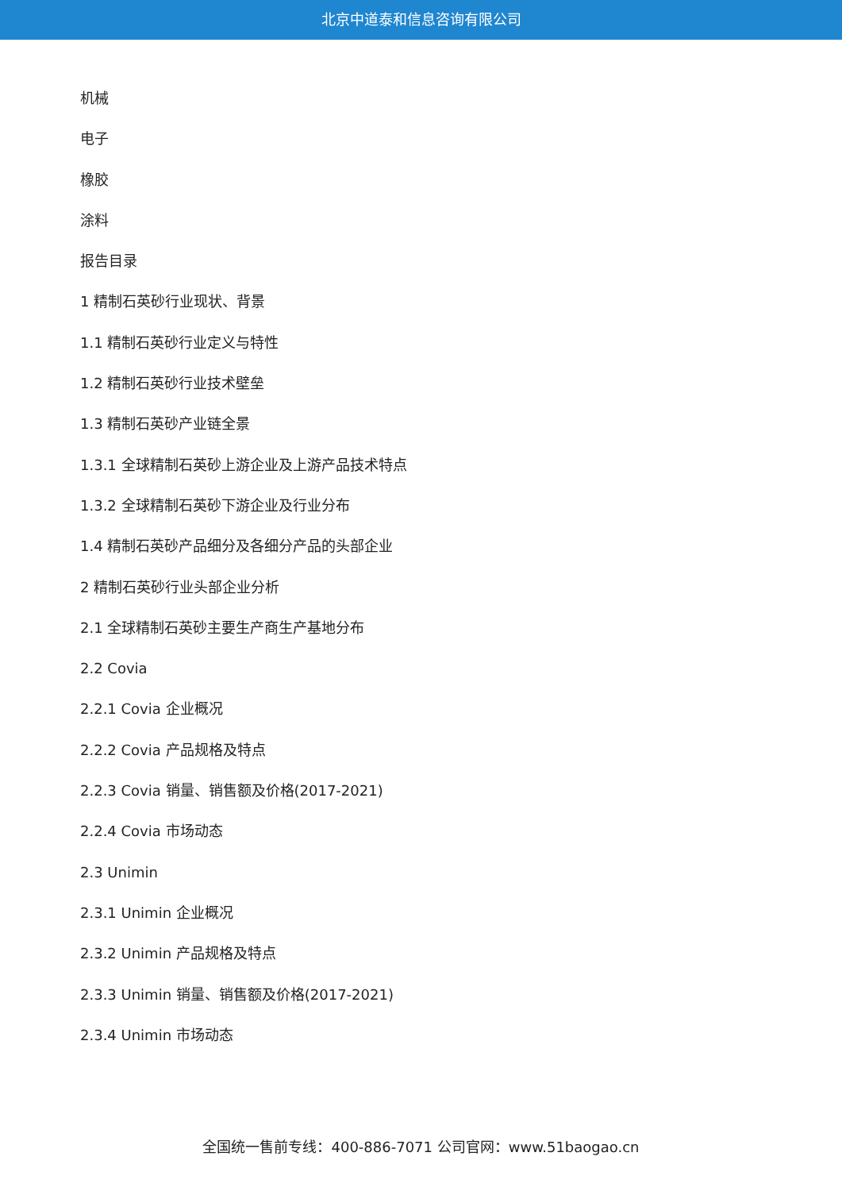北京中道泰和信息咨询有限公司
机械
电子
橡胶
涂料
报告目录
1 精制石英砂行业现状、背景
1.1 精制石英砂行业定义与特性
1.2 精制石英砂行业技术壁垒
1.3 精制石英砂产业链全景
1.3.1 全球精制石英砂上游企业及上游产品技术特点
1.3.2 全球精制石英砂下游企业及行业分布
1.4 精制石英砂产品细分及各细分产品的头部企业
2 精制石英砂行业头部企业分析
2.1 全球精制石英砂主要生产商生产基地分布
2.2 Covia
2.2.1 Covia 企业概况
2.2.2 Covia 产品规格及特点
2.2.3 Covia 销量、销售额及价格(2017-2021)
2.2.4 Covia 市场动态
2.3 Unimin
2.3.1 Unimin 企业概况
2.3.2 Unimin 产品规格及特点
2.3.3 Unimin 销量、销售额及价格(2017-2021)
2.3.4 Unimin 市场动态
全国统一售前专线：400-886-7071 公司官网：www.51baogao.cn